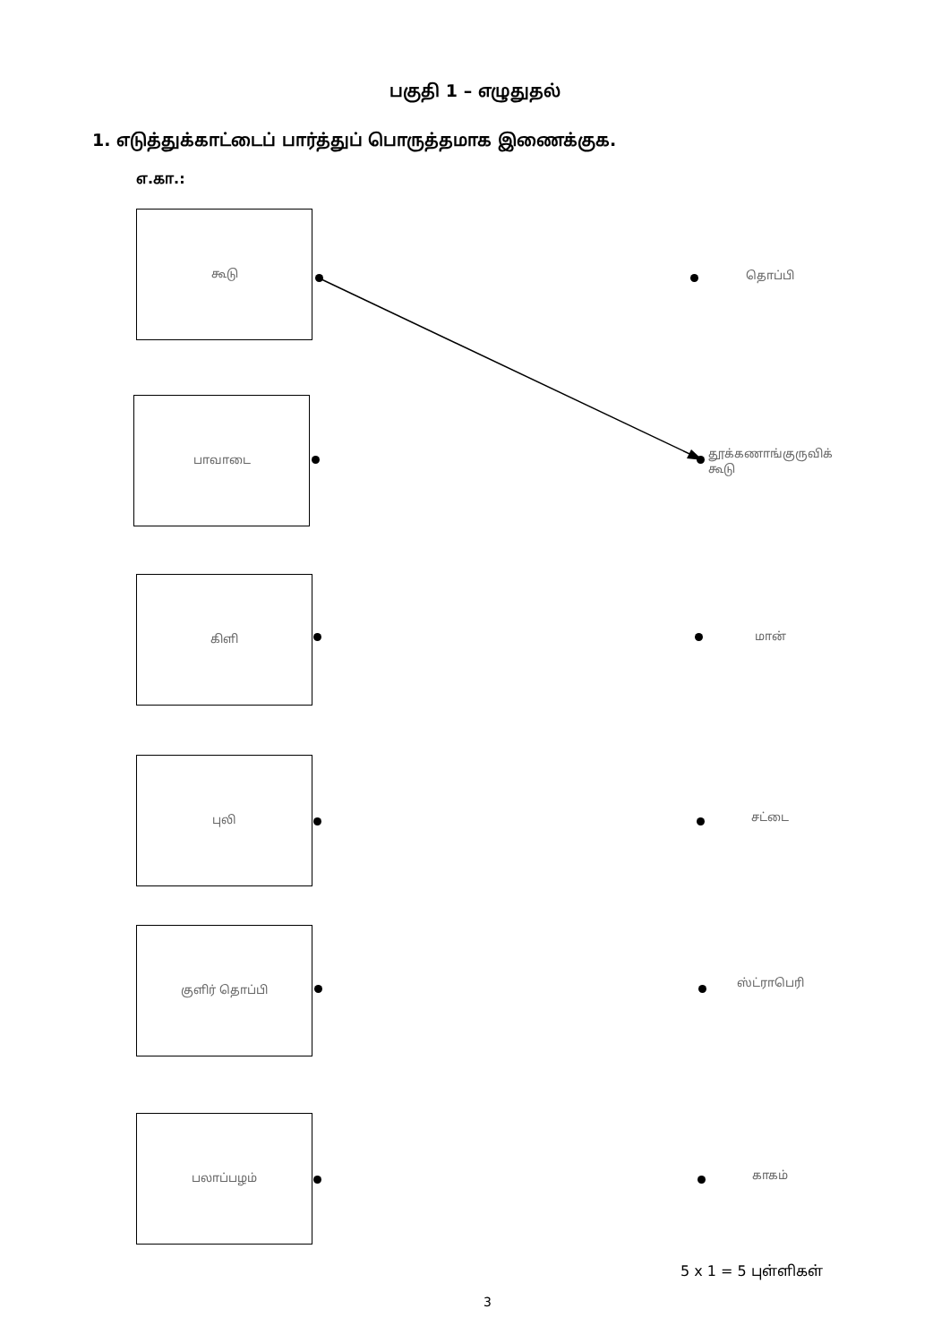பகுதி 1 – எழுதுதல்
1. எடுத்துக்காட்டைப் பார்த்துப் பொருத்தமாக இணைக்குக.
எ.கா.:
கூடு
தொப்பி
பாவாடை
தூக்கணாங்குருவிக் கூடு
கிளி
மான்
புலி
சட்டை
குளிர் தொப்பி
ஸ்ட்ராபெரி
பலாப்பழம்
காகம்
5 x 1 = 5 புள்ளிகள்
3